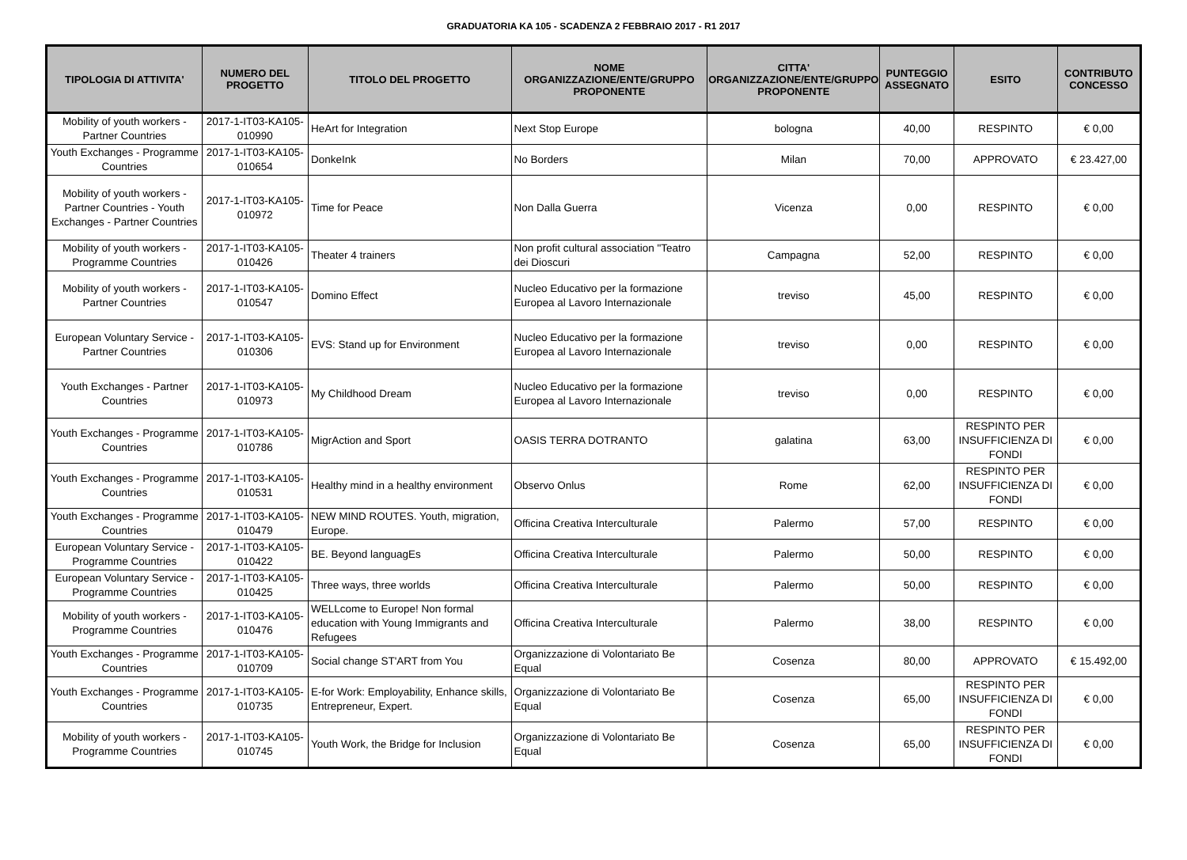GRADUATORIA KA 105 - SCADENZA 2 FEBBRAIO 2017 - R1 2017
| TIPOLOGIA DI ATTIVITA' | NUMERO DEL PROGETTO | TITOLO DEL PROGETTO | NOME ORGANIZZAZIONE/ENTE/GRUPPO PROPONENTE | CITTA' ORGANIZZAZIONE/ENTE/GRUPPO PROPONENTE | PUNTEGGIO ASSEGNATO | ESITO | CONTRIBUTO CONCESSO |
| --- | --- | --- | --- | --- | --- | --- | --- |
| Mobility of youth workers - Partner Countries | 2017-1-IT03-KA105-010990 | HeArt for Integration | Next Stop Europe | bologna | 40,00 | RESPINTO | € 0,00 |
| Youth Exchanges - Programme Countries | 2017-1-IT03-KA105-010654 | DonkeInk | No Borders | Milan | 70,00 | APPROVATO | € 23.427,00 |
| Mobility of youth workers - Partner Countries - Youth Exchanges - Partner Countries | 2017-1-IT03-KA105-010972 | Time for Peace | Non Dalla Guerra | Vicenza | 0,00 | RESPINTO | € 0,00 |
| Mobility of youth workers - Programme Countries | 2017-1-IT03-KA105-010426 | Theater 4 trainers | Non profit cultural association "Teatro dei Dioscuri | Campagna | 52,00 | RESPINTO | € 0,00 |
| Mobility of youth workers - Partner Countries | 2017-1-IT03-KA105-010547 | Domino Effect | Nucleo Educativo per la formazione Europea al Lavoro Internazionale | treviso | 45,00 | RESPINTO | € 0,00 |
| European Voluntary Service - Partner Countries | 2017-1-IT03-KA105-010306 | EVS: Stand up for Environment | Nucleo Educativo per la formazione Europea al Lavoro Internazionale | treviso | 0,00 | RESPINTO | € 0,00 |
| Youth Exchanges - Partner Countries | 2017-1-IT03-KA105-010973 | My Childhood Dream | Nucleo Educativo per la formazione Europea al Lavoro Internazionale | treviso | 0,00 | RESPINTO | € 0,00 |
| Youth Exchanges - Programme Countries | 2017-1-IT03-KA105-010786 | MigrAction and Sport | OASIS TERRA DOTRANTO | galatina | 63,00 | RESPINTO PER INSUFFICIENZA DI FONDI | € 0,00 |
| Youth Exchanges - Programme Countries | 2017-1-IT03-KA105-010531 | Healthy mind in a healthy environment | Observo Onlus | Rome | 62,00 | RESPINTO PER INSUFFICIENZA DI FONDI | € 0,00 |
| Youth Exchanges - Programme Countries | 2017-1-IT03-KA105-010479 | NEW MIND ROUTES. Youth, migration, Europe. | Officina Creativa Interculturale | Palermo | 57,00 | RESPINTO | € 0,00 |
| European Voluntary Service - Programme Countries | 2017-1-IT03-KA105-010422 | BE. Beyond languagEs | Officina Creativa Interculturale | Palermo | 50,00 | RESPINTO | € 0,00 |
| European Voluntary Service - Programme Countries | 2017-1-IT03-KA105-010425 | Three ways, three worlds | Officina Creativa Interculturale | Palermo | 50,00 | RESPINTO | € 0,00 |
| Mobility of youth workers - Programme Countries | 2017-1-IT03-KA105-010476 | WELLcome to Europe! Non formal education with Young Immigrants and Refugees | Officina Creativa Interculturale | Palermo | 38,00 | RESPINTO | € 0,00 |
| Youth Exchanges - Programme Countries | 2017-1-IT03-KA105-010709 | Social change ST'ART from You | Organizzazione di Volontariato Be Equal | Cosenza | 80,00 | APPROVATO | € 15.492,00 |
| Youth Exchanges - Programme Countries | 2017-1-IT03-KA105-010735 | E-for Work: Employability, Enhance skills, Entrepreneur, Expert. | Organizzazione di Volontariato Be Equal | Cosenza | 65,00 | RESPINTO PER INSUFFICIENZA DI FONDI | € 0,00 |
| Mobility of youth workers - Programme Countries | 2017-1-IT03-KA105-010745 | Youth Work, the Bridge for Inclusion | Organizzazione di Volontariato Be Equal | Cosenza | 65,00 | RESPINTO PER INSUFFICIENZA DI FONDI | € 0,00 |